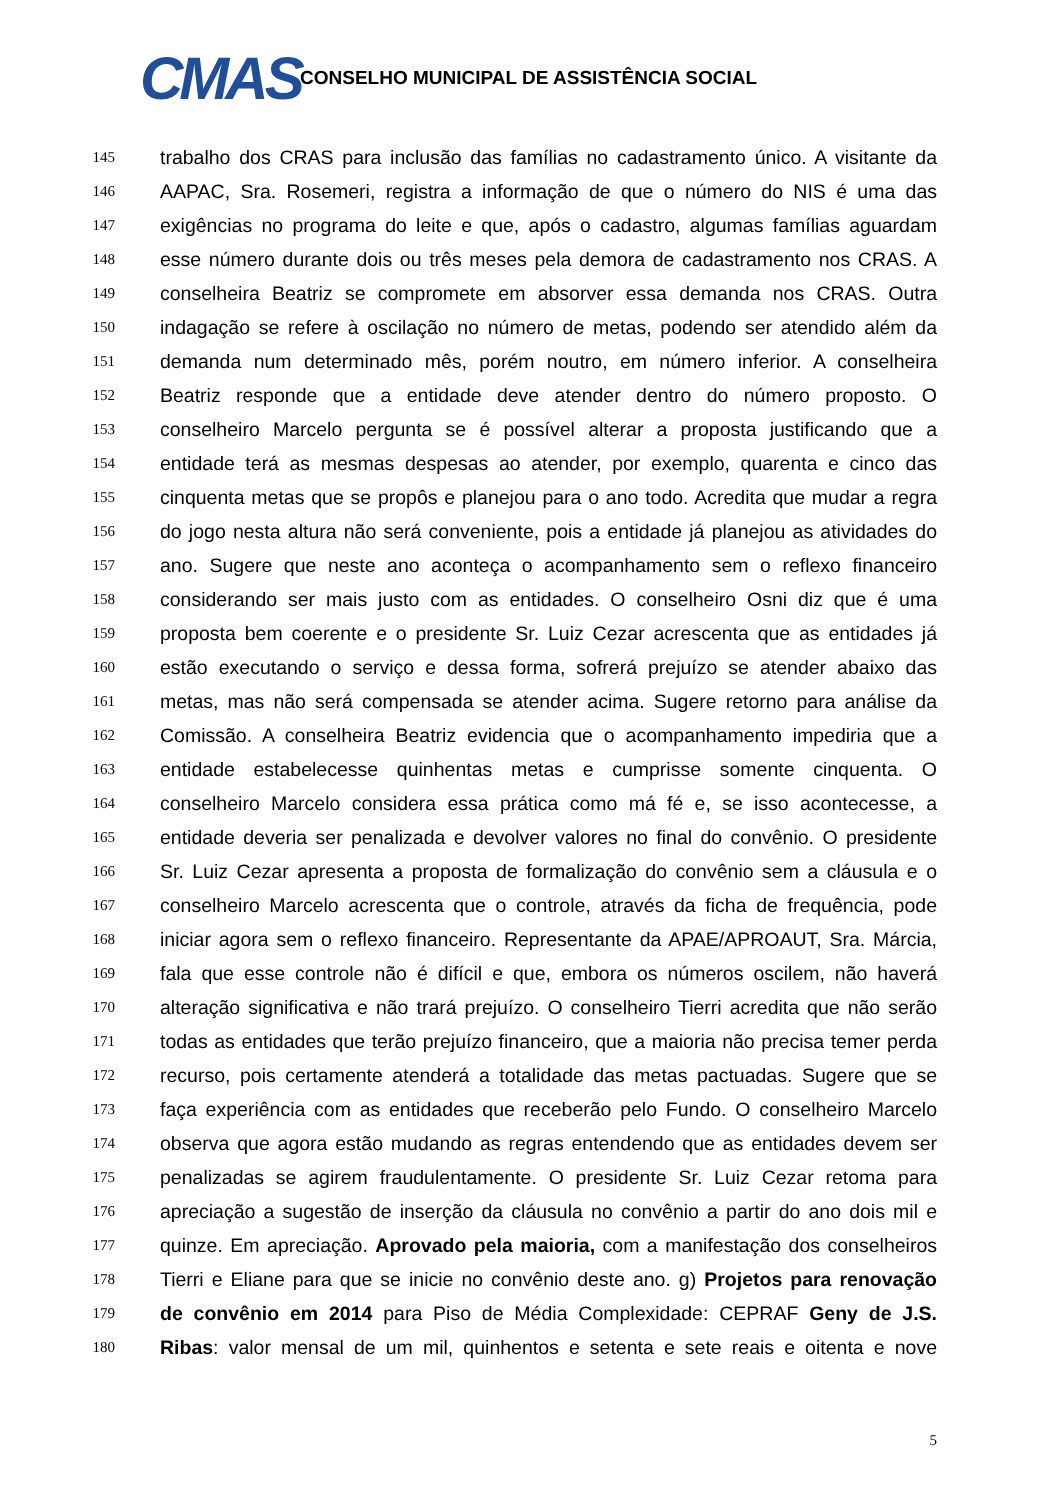CMAS
CONSELHO MUNICIPAL DE ASSISTÊNCIA SOCIAL
145 trabalho dos CRAS para inclusão das famílias no cadastramento único. A visitante da
146 AAPAC, Sra. Rosemeri, registra a informação de que o número do NIS é uma das
147 exigências no programa do leite e que, após o cadastro, algumas famílias aguardam
148 esse número durante dois ou três meses pela demora de cadastramento nos CRAS. A
149 conselheira Beatriz se compromete em absorver essa demanda nos CRAS. Outra
150 indagação se refere à oscilação no número de metas, podendo ser atendido além da
151 demanda num determinado mês, porém noutro, em número inferior. A conselheira
152 Beatriz responde que a entidade deve atender dentro do número proposto. O
153 conselheiro Marcelo pergunta se é possível alterar a proposta justificando que a
154 entidade terá as mesmas despesas ao atender, por exemplo, quarenta e cinco das
155 cinquenta metas que se propôs e planejou para o ano todo. Acredita que mudar a regra
156 do jogo nesta altura não será conveniente, pois a entidade já planejou as atividades do
157 ano. Sugere que neste ano aconteça o acompanhamento sem o reflexo financeiro
158 considerando ser mais justo com as entidades. O conselheiro Osni diz que é uma
159 proposta bem coerente e o presidente Sr. Luiz Cezar acrescenta que as entidades já
160 estão executando o serviço e dessa forma, sofrerá prejuízo se atender abaixo das
161 metas, mas não será compensada se atender acima. Sugere retorno para análise da
162 Comissão. A conselheira Beatriz evidencia que o acompanhamento impediria que a
163 entidade estabelecesse quinhentas metas e cumprisse somente cinquenta. O
164 conselheiro Marcelo considera essa prática como má fé e, se isso acontecesse, a
165 entidade deveria ser penalizada e devolver valores no final do convênio. O presidente
166 Sr. Luiz Cezar apresenta a proposta de formalização do convênio sem a cláusula e o
167 conselheiro Marcelo acrescenta que o controle, através da ficha de frequência, pode
168 iniciar agora sem o reflexo financeiro. Representante da APAE/APROAUT, Sra. Márcia,
169 fala que esse controle não é difícil e que, embora os números oscilem, não haverá
170 alteração significativa e não trará prejuízo. O conselheiro Tierri acredita que não serão
171 todas as entidades que terão prejuízo financeiro, que a maioria não precisa temer perda
172 recurso, pois certamente atenderá a totalidade das metas pactuadas. Sugere que se
173 faça experiência com as entidades que receberão pelo Fundo. O conselheiro Marcelo
174 observa que agora estão mudando as regras entendendo que as entidades devem ser
175 penalizadas se agirem fraudulentamente. O presidente Sr. Luiz Cezar retoma para
176 apreciação a sugestão de inserção da cláusula no convênio a partir do ano dois mil e
177 quinze. Em apreciação. Aprovado pela maioria, com a manifestação dos conselheiros
178 Tierri e Eliane para que se inicie no convênio deste ano. g) Projetos para renovação
179 de convênio em 2014 para Piso de Média Complexidade: CEPRAF Geny de J.S.
180 Ribas: valor mensal de um mil, quinhentos e setenta e sete reais e oitenta e nove
5